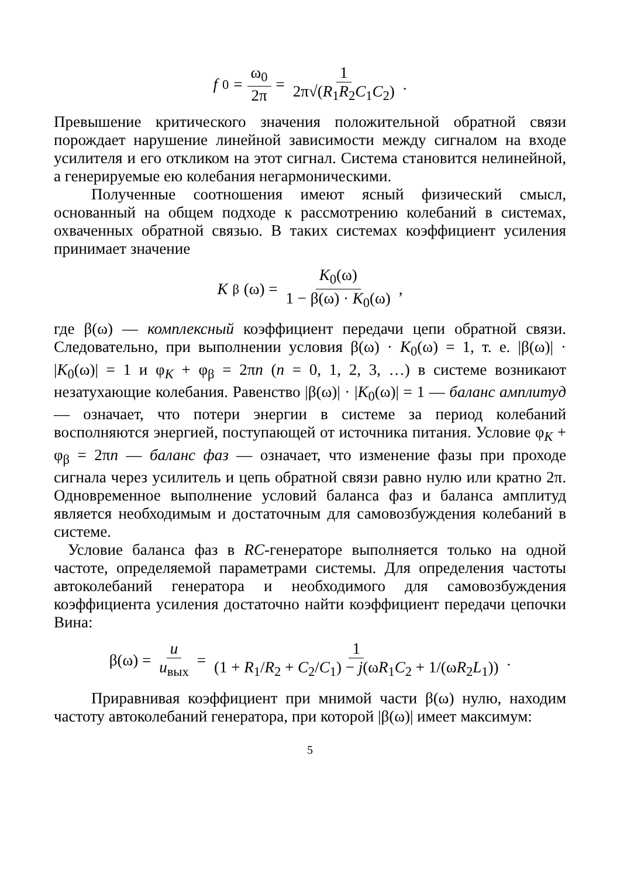f<sub>0</sub> = ω<sub>0</sub> 2π = 1 2π√(R<sub>1</sub>R<sub>2</sub>C<sub>1</sub>C<sub>2</sub>) .
Превышение критического значения положительной обратной связи порождает нарушение линейной зависимости между сигналом на входе усилителя и его откликом на этот сигнал. Система становится нелинейной, а генерируемые ею колебания негармоническими.
Полученные соотношения имеют ясный физический смысл, основанный на общем подходе к рассмотрению колебаний в системах, охваченных обратной связью. В таких системах коэффициент усиления принимает значение
K<sub>β</sub>(ω) = K<sub>0</sub>(ω) 1 − β(ω) · K<sub>0</sub>(ω),
где β(ω) — комплексный коэффициент передачи цепи обратной связи. Следовательно, при выполнении условия β(ω) · K<sub>0</sub>(ω) = 1, т. е. |β(ω)| · |K<sub>0</sub>(ω)| = 1 и φ<sub>K</sub> + φ<sub>β</sub> = 2πn (n = 0, 1, 2, 3, …) в системе возникают незатухающие колебания. Равенство |β(ω)| · |K<sub>0</sub>(ω)| = 1 — баланс амплитуд — означает, что потери энергии в системе за период колебаний восполняются энергией, поступающей от источника питания. Условие φ<sub>K</sub> + φ<sub>β</sub> = 2πn — баланс фаз — означает, что изменение фазы при проходе сигнала через усилитель и цепь обратной связи равно нулю или кратно 2π. Одновременное выполнение условий баланса фаз и баланса амплитуд является необходимым и достаточным для самовозбуждения колебаний в системе.
Условие баланса фаз в RC-генераторе выполняется только на одной частоте, определяемой параметрами системы. Для определения частоты автоколебаний генератора и необходимого для самовозбуждения коэффициента усиления достаточно найти коэффициент передачи цепочки Вина:
β(ω) = u u<sub>вых</sub> = 1 (1 + R<sub>1</sub>/R<sub>2</sub> + C<sub>2</sub>/C<sub>1</sub>) − j(ωR<sub>1</sub>C<sub>2</sub> + 1/(ωR<sub>2</sub>L<sub>1</sub>)).
Приравнивая коэффициент при мнимой части β(ω) нулю, находим частоту автоколебаний генератора, при которой |β(ω)| имеет максимум:
5